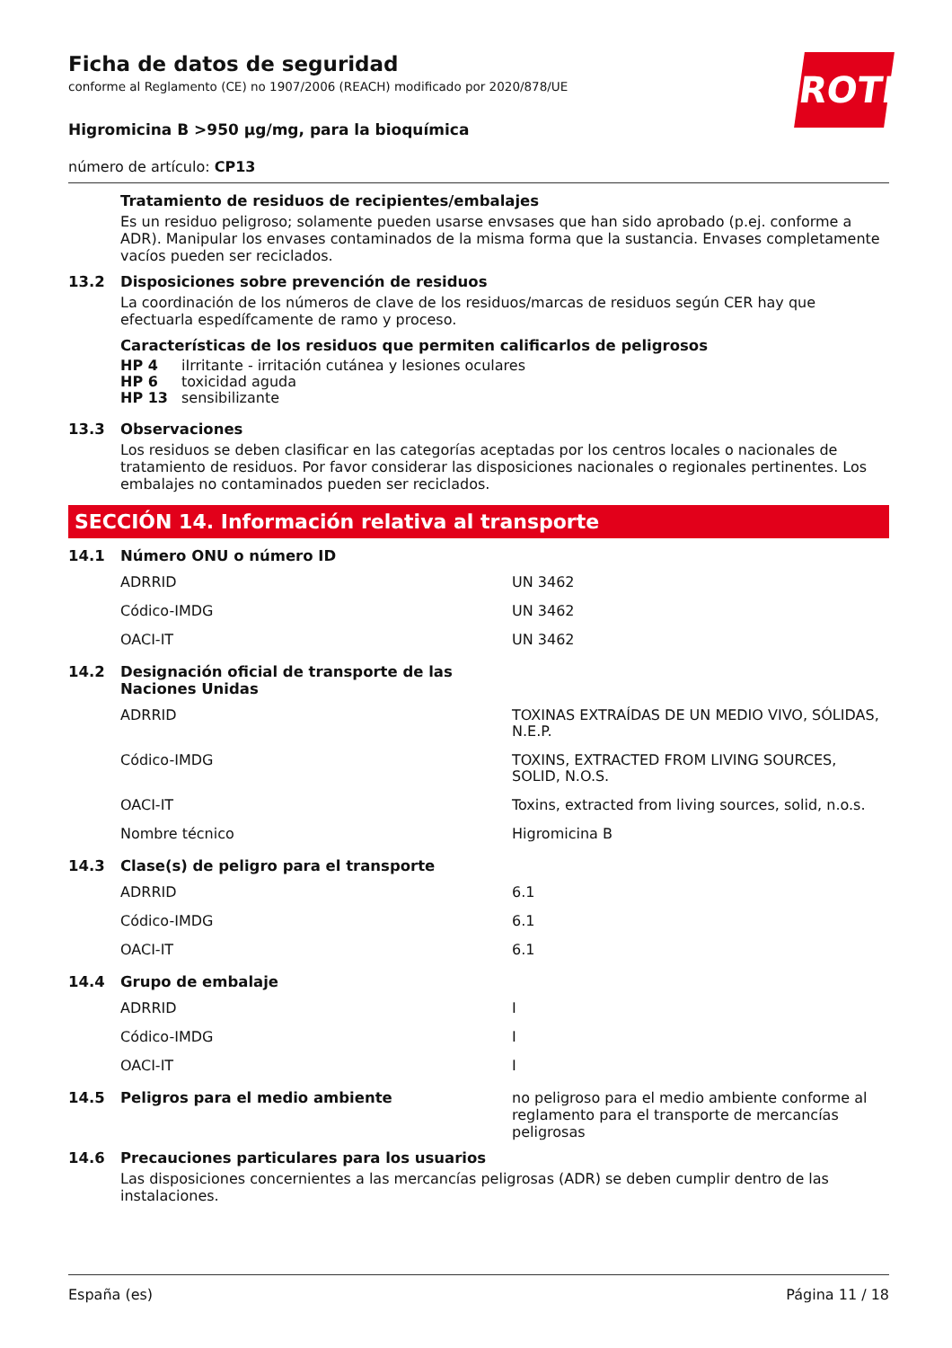ROTH
Ficha de datos de seguridad
conforme al Reglamento (CE) no 1907/2006 (REACH) modificado por 2020/878/UE
Higromicina B >950 µg/mg, para la bioquímica
número de artículo: CP13
Tratamiento de residuos de recipientes/embalajes
Es un residuo peligroso; solamente pueden usarse envsases que han sido aprobado (p.ej. conforme a ADR). Manipular los envases contaminados de la misma forma que la sustancia. Envases completamente vacíos pueden ser reciclados.
13.2 Disposiciones sobre prevención de residuos
La coordinación de los números de clave de los residuos/marcas de residuos según CER hay que efectuarla espedífcamente de ramo y proceso.
Características de los residuos que permiten calificarlos de peligrosos
| HP 4 | iIrritante - irritación cutánea y lesiones oculares |
| HP 6 | toxicidad aguda |
| HP 13 | sensibilizante |
13.3 Observaciones
Los residuos se deben clasificar en las categorías aceptadas por los centros locales o nacionales de tratamiento de residuos. Por favor considerar las disposiciones nacionales o regionales pertinentes. Los embalajes no contaminados pueden ser reciclados.
SECCIÓN 14. Información relativa al transporte
14.1 Número ONU o número ID
| ADRRID | UN 3462 |
| Códico-IMDG | UN 3462 |
| OACI-IT | UN 3462 |
14.2 Designación oficial de transporte de las
Naciones Unidas
| ADRRID | TOXINAS EXTRAÍDAS DE UN MEDIO VIVO, SÓLIDAS, N.E.P. |
| Códico-IMDG | TOXINS, EXTRACTED FROM LIVING SOURCES, SOLID, N.O.S. |
| OACI-IT | Toxins, extracted from living sources, solid, n.o.s. |
| Nombre técnico | Higromicina B |
14.3 Clase(s) de peligro para el transporte
| ADRRID | 6.1 |
| Códico-IMDG | 6.1 |
| OACI-IT | 6.1 |
14.4 Grupo de embalaje
| ADRRID | I |
| Códico-IMDG | I |
| OACI-IT | I |
14.5 Peligros para el medio ambiente no peligroso para el medio ambiente conforme al reglamento para el transporte de mercancías peligrosas
14.6 Precauciones particulares para los usuarios
Las disposiciones concernientes a las mercancías peligrosas (ADR) se deben cumplir dentro de las instalaciones.
España (es) Página 11 / 18